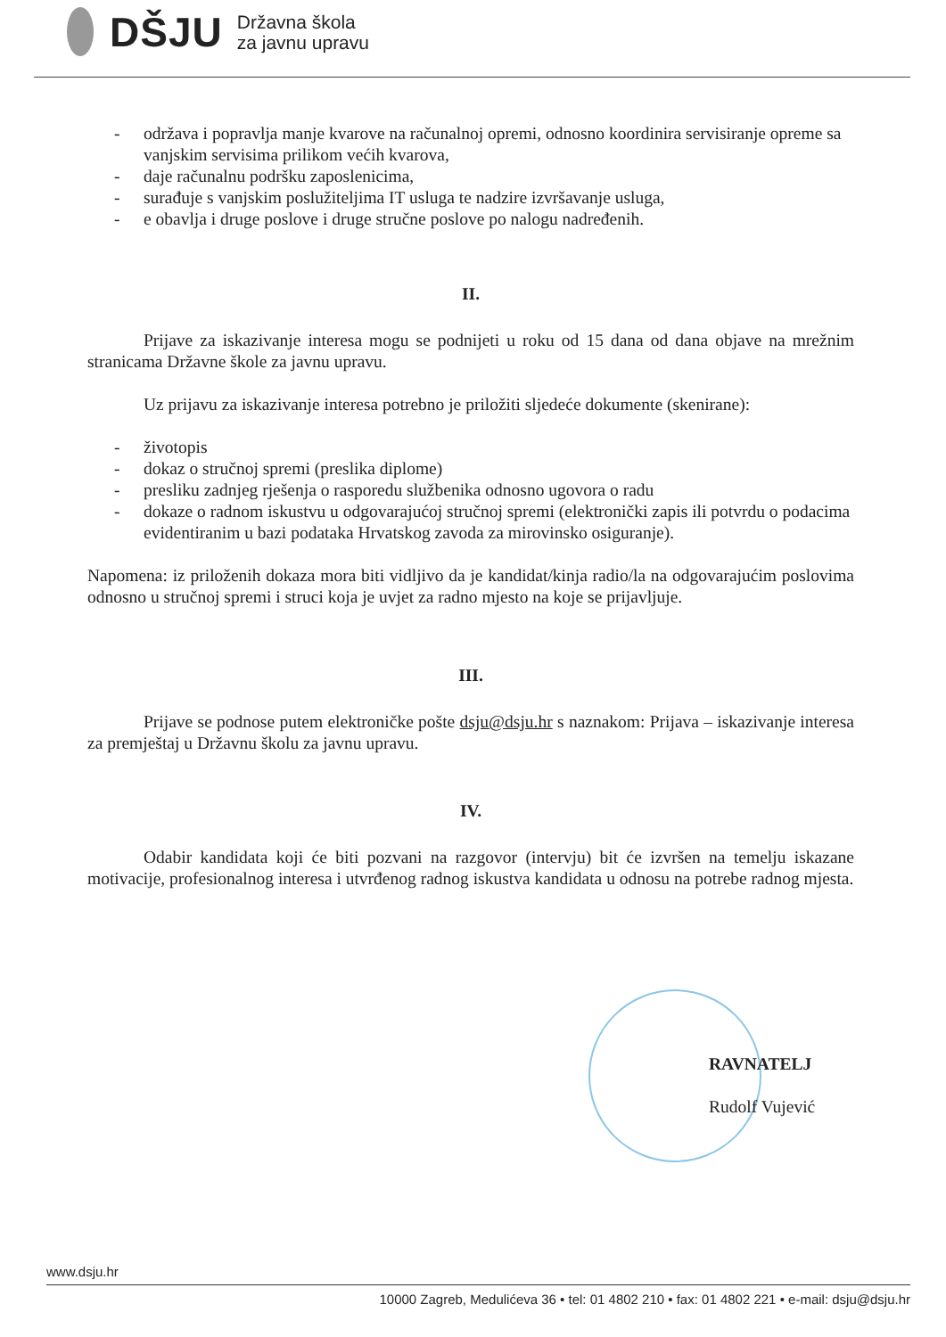DŠJU
Državna škola
za javnu upravu
- održava i popravlja manje kvarove na računalnoj opremi, odnosno koordinira servisiranje opreme sa vanjskim servisima prilikom većih kvarova,
- daje računalnu podršku zaposlenicima,
- surađuje s vanjskim poslužiteljima IT usluga te nadzire izvršavanje usluga,
- e obavlja i druge poslove i druge stručne poslove po nalogu nadređenih.
II.
Prijave za iskazivanje interesa mogu se podnijeti u roku od 15 dana od dana objave na mrežnim stranicama Državne škole za javnu upravu.
Uz prijavu za iskazivanje interesa potrebno je priložiti sljedeće dokumente (skenirane):
- životopis
- dokaz o stručnoj spremi (preslika diplome)
- presliku zadnjeg rješenja o rasporedu službenika odnosno ugovora o radu
- dokaze o radnom iskustvu u odgovarajućoj stručnoj spremi (elektronički zapis ili potvrdu o podacima evidentiranim u bazi podataka Hrvatskog zavoda za mirovinsko osiguranje).
Napomena: iz priloženih dokaza mora biti vidljivo da je kandidat/kinja radio/la na odgovarajućim poslovima odnosno u stručnoj spremi i struci koja je uvjet za radno mjesto na koje se prijavljuje.
III.
Prijave se podnose putem elektroničke pošte dsju@dsju.hr s naznakom: Prijava – iskazivanje interesa za premještaj u Državnu školu za javnu upravu.
IV.
Odabir kandidata koji će biti pozvani na razgovor (intervju) bit će izvršen na temelju iskazane motivacije, profesionalnog interesa i utvrđenog radnog iskustva kandidata u odnosu na potrebe radnog mjesta.
RAVNATELJ
Rudolf Vujević
www.dsju.hr
10000 Zagreb, Medulićeva 36 • tel: 01 4802 210 • fax: 01 4802 221 • e-mail: dsju@dsju.hr